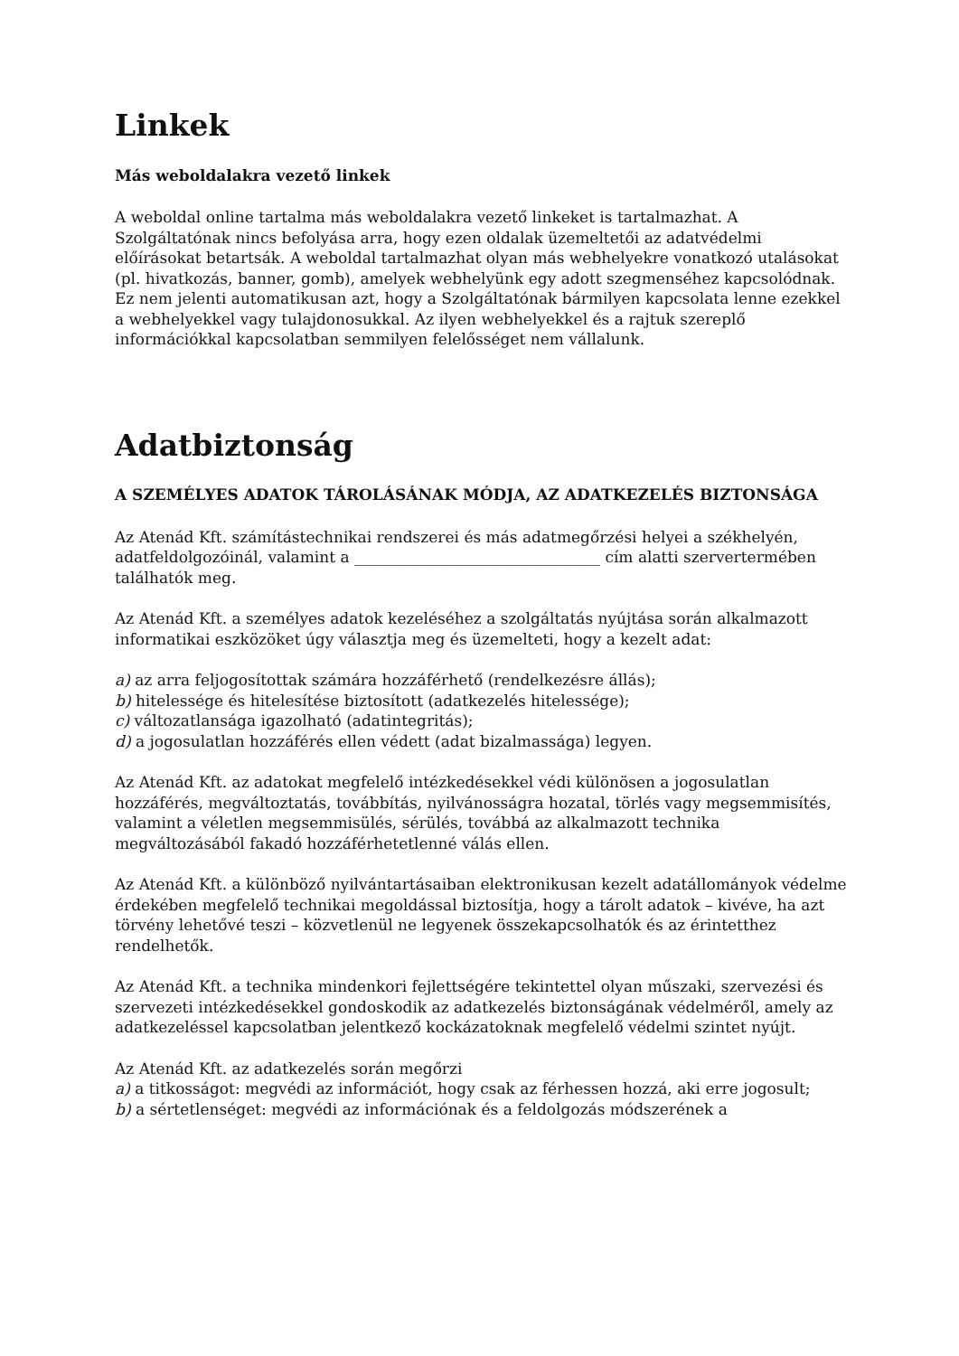Linkek
Más weboldalakra vezető linkek
A weboldal online tartalma más weboldalakra vezető linkeket is tartalmazhat. A Szolgáltatónak nincs befolyása arra, hogy ezen oldalak üzemeltetői az adatvédelmi előírásokat betartsák. A weboldal tartalmazhat olyan más webhelyekre vonatkozó utalásokat (pl. hivatkozás, banner, gomb), amelyek webhelyünk egy adott szegmenséhez kapcsolódnak. Ez nem jelenti automatikusan azt, hogy a Szolgáltatónak bármilyen kapcsolata lenne ezekkel a webhelyekkel vagy tulajdonosukkal. Az ilyen webhelyekkel és a rajtuk szereplő információkkal kapcsolatban semmilyen felelősséget nem vállalunk.
Adatbiztonság
A SZEMÉLYES ADATOK TÁROLÁSÁNAK MÓDJA, AZ ADATKEZELÉS BIZTONSÁGA
Az Atenád Kft. számítástechnikai rendszerei és más adatmegőrzési helyei a székhelyén, adatfeldolgozóinál, valamint a ________________________________ cím alatti szervertermében találhatók meg.
Az Atenád Kft. a személyes adatok kezeléséhez a szolgáltatás nyújtása során alkalmazott informatikai eszközöket úgy választja meg és üzemelteti, hogy a kezelt adat:
a) az arra feljogosítottak számára hozzáférhető (rendelkezésre állás);
b) hitelessége és hitelesítése biztosított (adatkezelés hitelessége);
c) változatlansága igazolható (adatintegritás);
d) a jogosulatlan hozzáférés ellen védett (adat bizalmassága) legyen.
Az Atenád Kft. az adatokat megfelelő intézkedésekkel védi különösen a jogosulatlan hozzáférés, megváltoztatás, továbbítás, nyilvánosságra hozatal, törlés vagy megsemmisítés, valamint a véletlen megsemmisülés, sérülés, továbbá az alkalmazott technika megváltozásából fakadó hozzáférhetetlenné válás ellen.
Az Atenád Kft. a különböző nyilvántartásaiban elektronikusan kezelt adatállományok védelme érdekében megfelelő technikai megoldással biztosítja, hogy a tárolt adatok – kivéve, ha azt törvény lehetővé teszi – közvetlenül ne legyenek összekapcsolhatók és az érintetthez rendelhetők.
Az Atenád Kft. a technika mindenkori fejlettségére tekintettel olyan műszaki, szervezési és szervezeti intézkedésekkel gondoskodik az adatkezelés biztonságának védelméről, amely az adatkezeléssel kapcsolatban jelentkező kockázatoknak megfelelő védelmi szintet nyújt.
Az Atenád Kft. az adatkezelés során megőrzi
a) a titkosságot: megvédi az információt, hogy csak az férhessen hozzá, aki erre jogosult;
b) a sértetlenséget: megvédi az információnak és a feldolgozás módszerének a